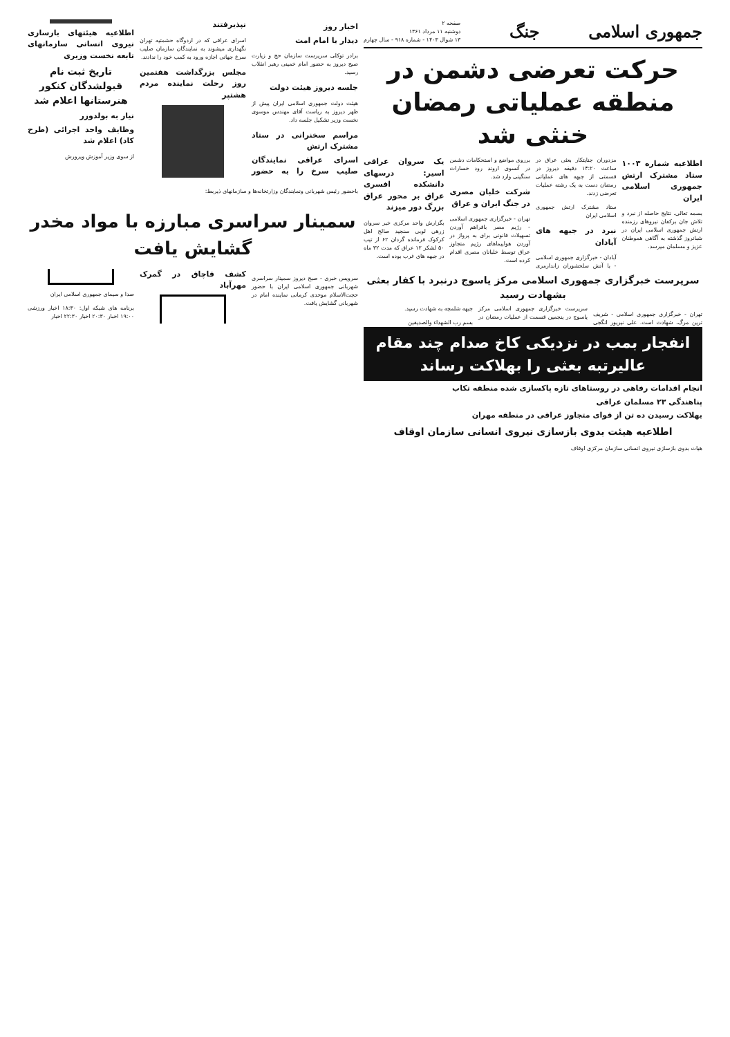جمهوری اسلامی جنگ صفحه ۲
دوشنبه ۱۱ مرداد ۱۳۶۱
۱۳ شوال ۱۴۰۳ - شماره ۹۱۸ - سال چهارم
حرکت تعرضی دشمن در منطقه عملیاتی رمضان خنثی شد
اطلاعیه شماره ۱۰۰۳ ستاد مشترک ارتش جمهوری اسلامی ایران
بسمه تعالی. نتایج حاصله از نبرد و تلاش جان برکفان نیروهای رزمنده ارتش جمهوری اسلامی ایران در شبانروز گذشته به آگاهی هموطنان عزیز و مسلمان میرسد.
مزدوران جنایتکار بعثی عراق در ساعت ۱۴:۲۰ دقیقه دیروز در قسمتی از جبهه های عملیاتی رمضان دست به یک رشته عملیات تعرضی زدند.
ستاد مشترک ارتش جمهوری اسلامی ایران
نبرد در جبهه های آبادان
آبادان - خبرگزاری جمهوری اسلامی - با آتش سلحشوران زاندارمری برروی مواضع و استحکامات دشمن در آنسوی اروند رود خسارات سنگینی وارد شد.
شرکت خلبان مصری در جنگ ایران و عراق
تهران - خبرگزاری جمهوری اسلامی - رژیم مصر باقراهم آوردن تسهیلات قانونی برای به پرواز در آوردن هواپیماهای رژیم متجاوز عراق توسط خلبانان مصری اقدام کرده است.
یک سروان عراقی اسیر: درسهای دانشکده افسری عراق بر محور عراق بزرگ دور میزند
بگزارش واحد مرکزی خبر سروان زرهی لوبی سنجید صالح اهل کرکوک فرمانده گردان ۶۲ از تیپ ۵۰ لشکر ۱۲ عراق که مدت ۳۲ ماه در جبهه های غرب بوده است.
سرپرست خبرگزاری جمهوری اسلامی مرکز یاسوج درنبرد با کفار بعثی بشهادت رسید
تهران - خبرگزاری جمهوری اسلامی - شریف ترین مرگ، شهادت است. علی نیرپور انگجی سرپرست خبرگزاری جمهوری اسلامی مرکز یاسوج در پنجمین قسمت از عملیات رمضان در جبهه شلمچه به شهادت رسید.
بسم رب الشهداء والصدیقین
انفجار بمب در نزدیکی کاخ صدام چند مقام عالیرتبه بعثی را بهلاکت رساند
انجام اقدامات رفاهی در روستاهای تازه پاکسازی شده منطقه تکاب
پناهندگی ۲۳ مسلمان عراقی
بهلاکت رسیدن ده تن از قوای متجاوز عراقی در منطقه مهران
اطلاعیه هیئت بدوی بازسازی نیروی انسانی سازمان اوقاف
هیات بدوی بازسازی نیروی انسانی سازمان مرکزی اوقاف
اخبار روز
دیدار با امام امت
برادر توکلی سرپرست سازمان حج و زیارت صبح دیروز به حضور امام خمینی رهبر انقلاب رسید.
جلسه دیروز هیئت دولت
هیئت دولت جمهوری اسلامی ایران پیش از ظهر دیروز به ریاست آقای مهندس موسوی نخست وزیر تشکیل جلسه داد.
مراسم سخنرانی در ستاد مشترک ارتش
اسرای عراقی نمایندگان صلیب سرخ را به حضور نپذیرفتند
اسرای عراقی که در اردوگاه حشمتیه تهران نگهداری میشوند به نمایندگان سازمان صلیب سرخ جهانی اجازه ورود به کمپ خود را ندادند.
مجلس بزرگداشت هفتمین روز رحلت نماینده مردم هشتپر
اطلاعیه هیئتهای بازسازی نیروی انسانی سازمانهای تابعه نخست وزیری
تاریخ ثبت نام قبولشدگان کنکور هنرستانها اعلام شد
نیاز به بولدوزر
وظایف واحد اجرائی (طرح کاد) اعلام شد
از سوی وزیر آموزش وپرورش
باحضور رئیس شهربانی ونمایندگان وزارتخانه‌ها و سازمانهای ذیربط:
سمینار سراسری مبارزه با مواد مخدر گشایش یافت
سرویس خبری - صبح دیروز سمینار سراسری شهربانی جمهوری اسلامی ایران با حضور حجت‌الاسلام موحدی کرمانی نماینده امام در شهربانی گشایش یافت.
کشف قاچاق در گمرک مهرآباد
صدا و سیمای جمهوری اسلامی ایران
برنامه های شبکه اول: ۱۸:۳۰ اخبار ورزشی ۱۹:۰۰ اخبار ۲۰:۳۰ اخبار ۲۲:۳۰ اخبار